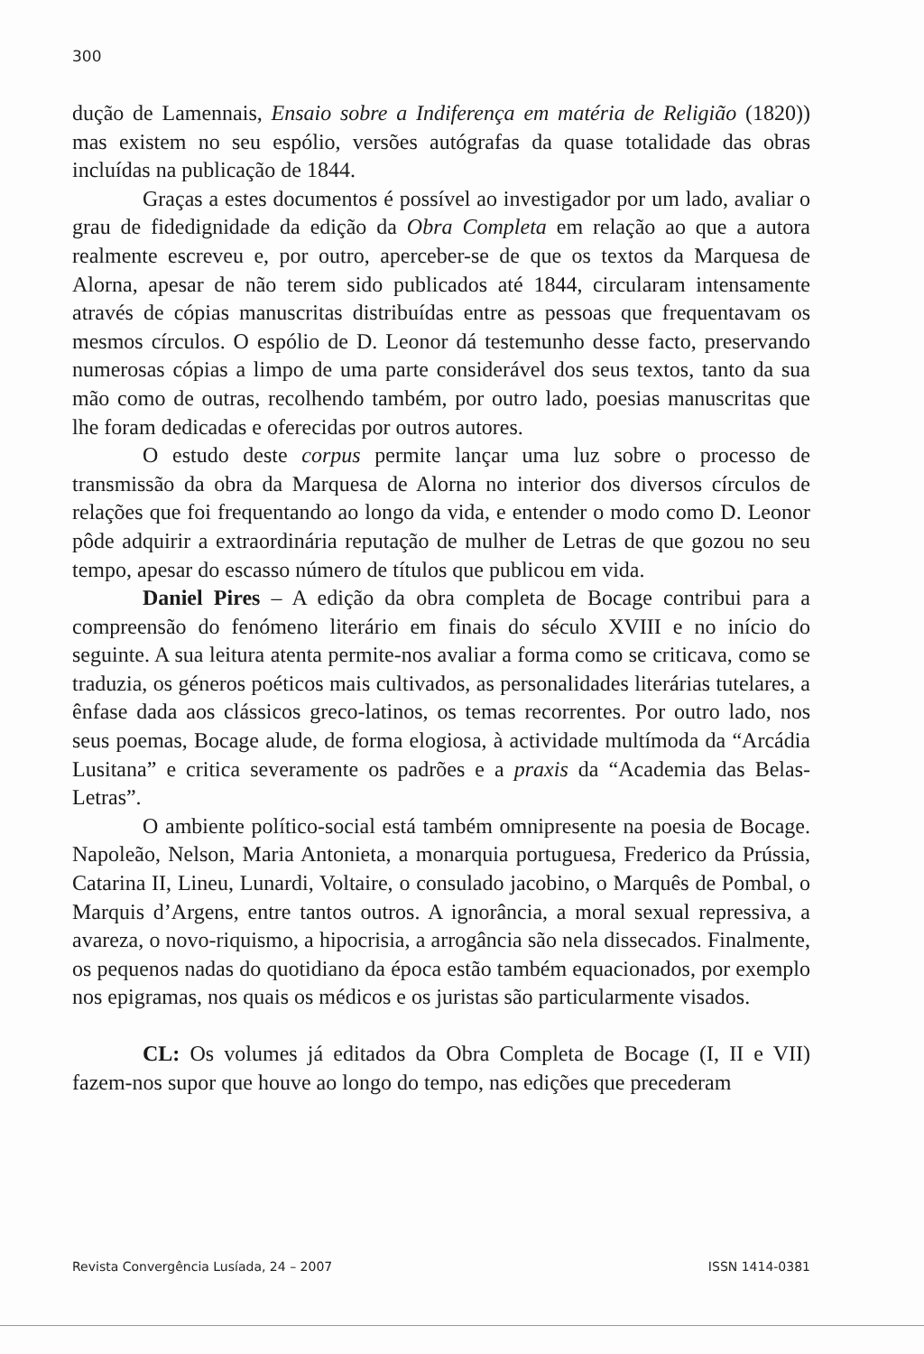300
dução de Lamennais, Ensaio sobre a Indiferença em matéria de Religião (1820)) mas existem no seu espólio, versões autógrafas da quase totalidade das obras incluídas na publicação de 1844.
Graças a estes documentos é possível ao investigador por um lado, avaliar o grau de fidedignidade da edição da Obra Completa em relação ao que a autora realmente escreveu e, por outro, aperceber-se de que os textos da Marquesa de Alorna, apesar de não terem sido publicados até 1844, circularam intensamente através de cópias manuscritas distribuídas entre as pessoas que frequentavam os mesmos círculos. O espólio de D. Leonor dá testemunho desse facto, preservando numerosas cópias a limpo de uma parte considerável dos seus textos, tanto da sua mão como de outras, recolhendo também, por outro lado, poesias manuscritas que lhe foram dedicadas e oferecidas por outros autores.
O estudo deste corpus permite lançar uma luz sobre o processo de transmissão da obra da Marquesa de Alorna no interior dos diversos círculos de relações que foi frequentando ao longo da vida, e entender o modo como D. Leonor pôde adquirir a extraordinária reputação de mulher de Letras de que gozou no seu tempo, apesar do escasso número de títulos que publicou em vida.
Daniel Pires – A edição da obra completa de Bocage contribui para a compreensão do fenómeno literário em finais do século XVIII e no início do seguinte. A sua leitura atenta permite-nos avaliar a forma como se criticava, como se traduzia, os géneros poéticos mais cultivados, as personalidades literárias tutelares, a ênfase dada aos clássicos greco-latinos, os temas recorrentes. Por outro lado, nos seus poemas, Bocage alude, de forma elogiosa, à actividade multímoda da “Arcádia Lusitana” e critica severamente os padrões e a praxis da “Academia das Belas-Letras”.
O ambiente político-social está também omnipresente na poesia de Bocage. Napoleão, Nelson, Maria Antonieta, a monarquia portuguesa, Frederico da Prússia, Catarina II, Lineu, Lunardi, Voltaire, o consulado jacobino, o Marquês de Pombal, o Marquis d’Argens, entre tantos outros. A ignorância, a moral sexual repressiva, a avareza, o novo-riquismo, a hipocrisia, a arrogância são nela dissecados. Finalmente, os pequenos nadas do quotidiano da época estão também equacionados, por exemplo nos epigramas, nos quais os médicos e os juristas são particularmente visados.
CL: Os volumes já editados da Obra Completa de Bocage (I, II e VII) fazem-nos supor que houve ao longo do tempo, nas edições que precederam
Revista Convergência Lusíada, 24 – 2007 ISSN 1414-0381